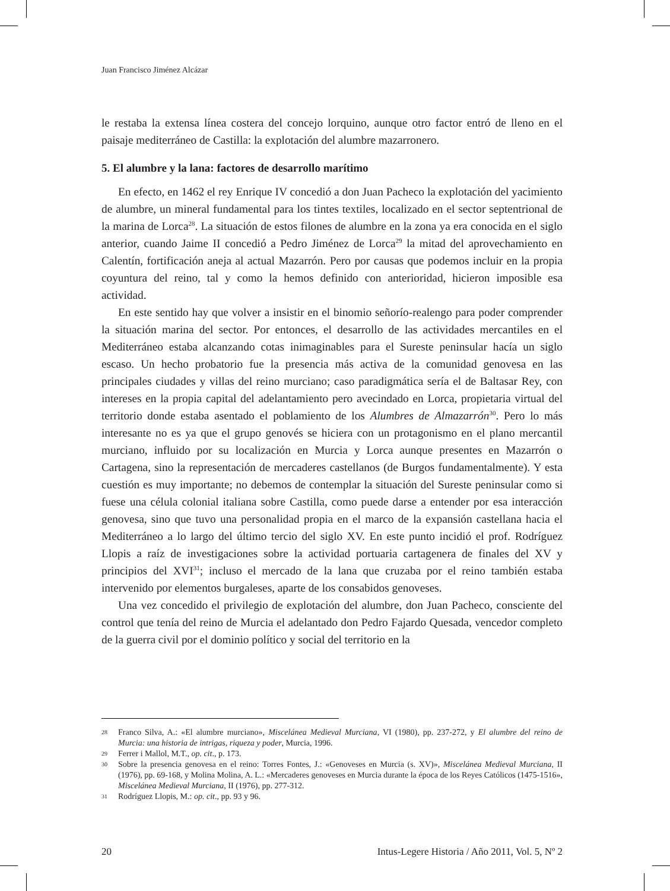Juan Francisco Jiménez Alcázar
le restaba la extensa línea costera del concejo lorquino, aunque otro factor entró de lleno en el paisaje mediterráneo de Castilla: la explotación del alumbre mazarronero.
5. El alumbre y la lana: factores de desarrollo marítimo
En efecto, en 1462 el rey Enrique IV concedió a don Juan Pacheco la explotación del yacimiento de alumbre, un mineral fundamental para los tintes textiles, localizado en el sector septentrional de la marina de Lorca<sup>28</sup>. La situación de estos filones de alumbre en la zona ya era conocida en el siglo anterior, cuando Jaime II concedió a Pedro Jiménez de Lorca<sup>29</sup> la mitad del aprovechamiento en Calentín, fortificación aneja al actual Mazarrón. Pero por causas que podemos incluir en la propia coyuntura del reino, tal y como la hemos definido con anterioridad, hicieron imposible esa actividad.
En este sentido hay que volver a insistir en el binomio señorío-realengo para poder comprender la situación marina del sector. Por entonces, el desarrollo de las actividades mercantiles en el Mediterráneo estaba alcanzando cotas inimaginables para el Sureste peninsular hacía un siglo escaso. Un hecho probatorio fue la presencia más activa de la comunidad genovesa en las principales ciudades y villas del reino murciano; caso paradigmática sería el de Baltasar Rey, con intereses en la propia capital del adelantamiento pero avecindado en Lorca, propietaria virtual del territorio donde estaba asentado el poblamiento de los Alumbres de Almazarrón<sup>30</sup>. Pero lo más interesante no es ya que el grupo genovés se hiciera con un protagonismo en el plano mercantil murciano, influido por su localización en Murcia y Lorca aunque presentes en Mazarrón o Cartagena, sino la representación de mercaderes castellanos (de Burgos fundamentalmente). Y esta cuestión es muy importante; no debemos de contemplar la situación del Sureste peninsular como si fuese una célula colonial italiana sobre Castilla, como puede darse a entender por esa interacción genovesa, sino que tuvo una personalidad propia en el marco de la expansión castellana hacia el Mediterráneo a lo largo del último tercio del siglo XV. En este punto incidió el prof. Rodríguez Llopis a raíz de investigaciones sobre la actividad portuaria cartagenera de finales del XV y principios del XVI<sup>31</sup>; incluso el mercado de la lana que cruzaba por el reino también estaba intervenido por elementos burgaleses, aparte de los consabidos genoveses.
Una vez concedido el privilegio de explotación del alumbre, don Juan Pacheco, consciente del control que tenía del reino de Murcia el adelantado don Pedro Fajardo Quesada, vencedor completo de la guerra civil por el dominio político y social del territorio en la
28 Franco Silva, A.: «El alumbre murciano», Miscelánea Medieval Murciana, VI (1980), pp. 237-272, y El alumbre del reino de Murcia: una historia de intrigas, riqueza y poder, Murcia, 1996.
29 Ferrer i Mallol, M.T., op. cit., p. 173.
30 Sobre la presencia genovesa en el reino: Torres Fontes, J.: «Genoveses en Murcia (s. XV)», Miscelánea Medieval Murciana, II (1976), pp. 69-168, y Molina Molina, A. L.: «Mercaderes genoveses en Murcia durante la época de los Reyes Católicos (1475-1516», Miscelánea Medieval Murciana, II (1976), pp. 277-312.
31 Rodríguez Llopis, M.: op. cit., pp. 93 y 96.
20 Intus-Legere Historia / Año 2011, Vol. 5, Nº 2